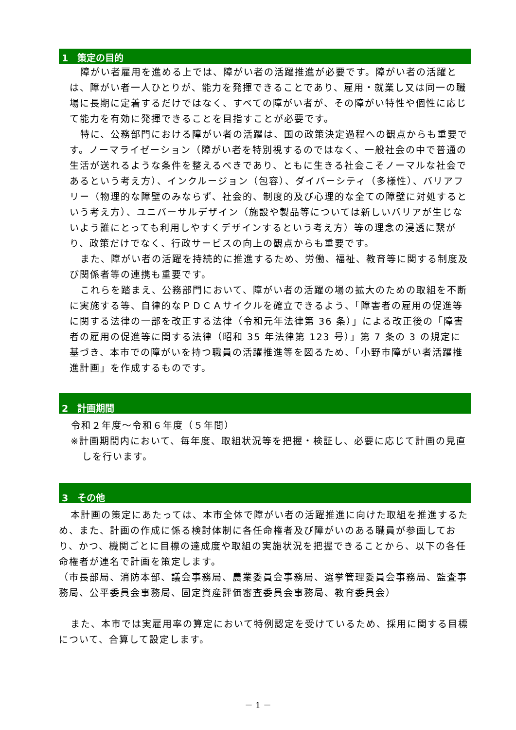1　策定の目的
障がい者雇用を進める上では、障がい者の活躍推進が必要です。障がい者の活躍とは、障がい者一人ひとりが、能力を発揮できることであり、雇用・就業し又は同一の職場に長期に定着するだけではなく、すべての障がい者が、その障がい特性や個性に応じて能力を有効に発揮できることを目指すことが必要です。
特に、公務部門における障がい者の活躍は、国の政策決定過程への観点からも重要です。ノーマライゼーション（障がい者を特別視するのではなく、一般社会の中で普通の生活が送れるような条件を整えるべきであり、ともに生きる社会こそノーマルな社会であるという考え方）、インクルージョン（包容）、ダイバーシティ（多様性）、バリアフリー（物理的な障壁のみならず、社会的、制度的及び心理的な全ての障壁に対処するという考え方）、ユニバーサルデザイン（施設や製品等については新しいバリアが生じないよう誰にとっても利用しやすくデザインするという考え方）等の理念の浸透に繋がり、政策だけでなく、行政サービスの向上の観点からも重要です。
また、障がい者の活躍を持続的に推進するため、労働、福祉、教育等に関する制度及び関係者等の連携も重要です。
これらを踏まえ、公務部門において、障がい者の活躍の場の拡大のための取組を不断に実施する等、自律的なＰＤＣＡサイクルを確立できるよう、「障害者の雇用の促進等に関する法律の一部を改正する法律（令和元年法律第 36 条）」による改正後の「障害者の雇用の促進等に関する法律（昭和 35 年法律第 123 号）」第 7 条の 3 の規定に基づき、本市での障がいを持つ職員の活躍推進等を図るため、「小野市障がい者活躍推進計画」を作成するものです。
2　計画期間
令和２年度～令和６年度（５年間）
※計画期間内において、毎年度、取組状況等を把握・検証し、必要に応じて計画の見直しを行います。
3　その他
本計画の策定にあたっては、本市全体で障がい者の活躍推進に向けた取組を推進するため、また、計画の作成に係る検討体制に各任命権者及び障がいのある職員が参画しており、かつ、機関ごとに目標の達成度や取組の実施状況を把握できることから、以下の各任命権者が連名で計画を策定します。
（市長部局、消防本部、議会事務局、農業委員会事務局、選挙管理委員会事務局、監査事務局、公平委員会事務局、固定資産評価審査委員会事務局、教育委員会）
また、本市では実雇用率の算定において特例認定を受けているため、採用に関する目標について、合算して設定します。
－ 1 －